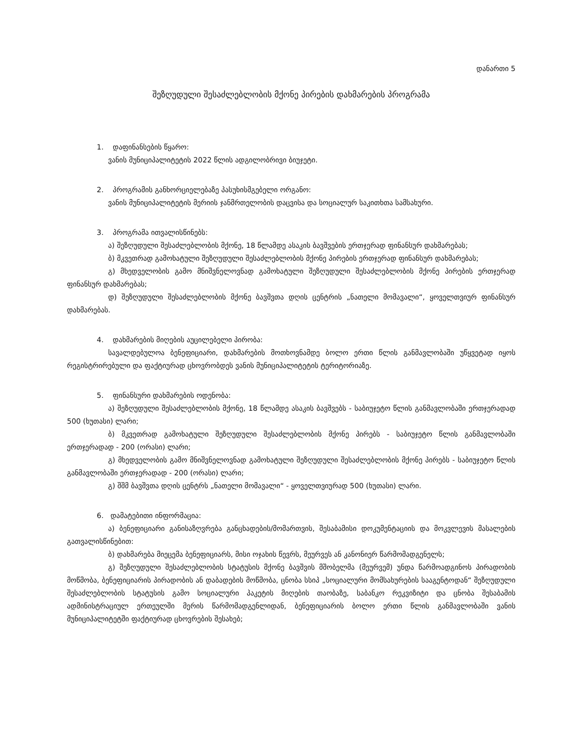დანართი 5
შეზღუდული შესაძლებლობის მქონე პირების დახმარების პროგრამა
1. დაფინანსების წყარო:
ვანის მუნიციპალიტეტის 2022 წლის ადგილობრივი ბიუჯეტი.
2. პროგრამის განხორციელებაზე პასუხისმგებელი ორგანო:
ვანის მუნიციპალიტეტის მერიის ჯანმრთელობის დაცვისა და სოციალურ საკითხთა სამსახური.
3. პროგრამა ითვალისწინებს:
ა) შეზღუდული შესაძლებლობის მქონე, 18 წლამდე ასაკის ბავშვების ერთჯერად ფინანსურ დახმარებას;
ბ) მკვეთრად გამოხატული შეზღუდული შესაძლებლობის მქონე პირების ერთჯერად ფინანსურ დახმარებას;
გ) მხედველობის გამო მნიშვნელოვნად გამოხატული შეზღუდული შესაძლებლობის მქონე პირების ერთჯერად ფინანსურ დახმარებას;
დ) შეზღუდული შესაძლებლობის მქონე ბავშვთა დღის ცენტრის „ნათელი მომავალი“, ყოველთვიურ ფინანსურ დახმარებას.
4. დახმარების მიღების აუცილებელი პირობა:
სავალდებულოა ბენეფიციარი, დახმარების მოთხოვნამდე ბოლო ერთი წლის განმავლობაში უწყვეტად იყოს რეგისტრირებული და ფაქტიურად ცხოვრობდეს ვანის მუნიციპალიტეტის ტერიტორიაზე.
5. ფინანსური დახმარების ოდენობა:
ა) შეზღუდული შესაძლებლობის მქონე, 18 წლამდე ასაკის ბავშვებს - საბიუჯეტო წლის განმავლობაში ერთჯერადად 500 (ხუთასი) ლარი;
ბ) მკვეთრად გამოხატული შეზღუდული შესაძლებლობის მქონე პირებს - საბიუჯეტო წლის განმავლობაში ერთჯერადად - 200 (ორასი) ლარი;
გ) მხედველობის გამო მნიშვნელოვნად გამოხატული შეზღუდული შესაძლებლობის მქონე პირებს - საბიუჯეტო წლის განმავლობაში ერთჯერადად - 200 (ორასი) ლარი;
გ) შშმ ბავშვთა დღის ცენტრს „ნათელი მომავალი“ - ყოველთვიურად 500 (ხუთასი) ლარი.
6. დამატებითი ინფორმაცია:
ა) ბენეფიციარი განისაზღვრება განცხადების/მომართვის, შესაბამისი დოკუმენტაციის და მოკვლევის მასალების გათვალისწინებით:
ბ) დახმარება მიეცემა ბენეფიციარს, მისი ოჯახის წევრს, მეურვეს ან კანონიერ წარმომადგენელს;
გ) შეზღუდული შესაძლებლობის სტატუსის მქონე ბავშვის მშობელმა (მეურვემ) უნდა წარმოადგინოს პირადობის მოწმობა, ბენეფიციარის პირადობის ან დაბადების მოწმობა, ცნობა სსიპ „სოციალური მომსახურების სააგენტოდან“ შეზღუდული შესაძლებლობის სტატუსის გამო სოციალური პაკეტის მიღების თაობაზე, საბანკო რეკვიზიტი და ცნობა შესაბამის ადმინისტრაციულ ერთეულში მერის წარმომადგენლიდან, ბენეფიციარის ბოლო ერთი წლის განმავლობაში ვანის მუნიციპალიტეტში ფაქტიურად ცხოვრების შესახებ;